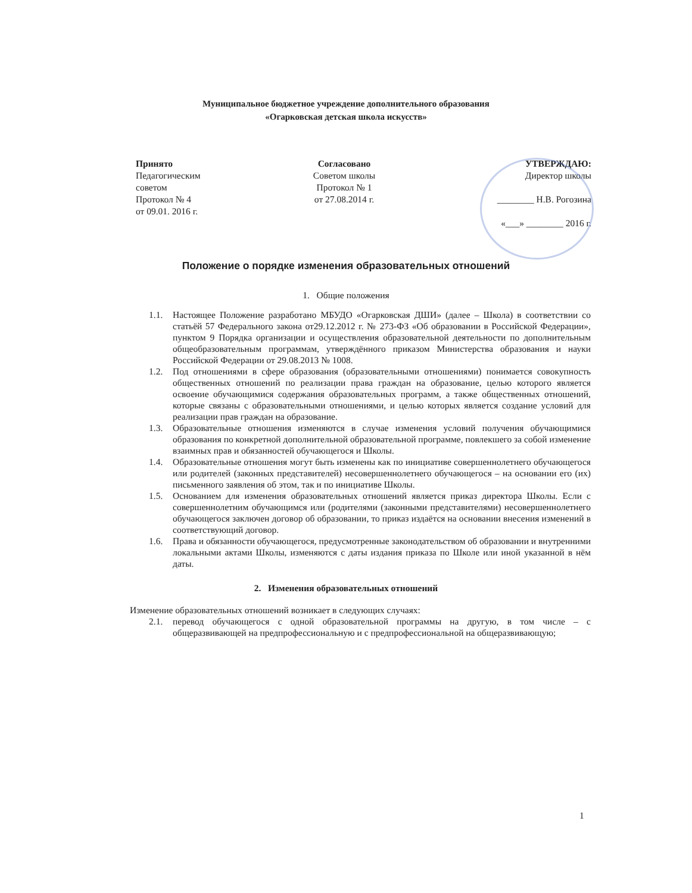Муниципальное бюджетное учреждение дополнительного образования
«Огарковская детская школа искусств»
Принято
Педагогическим
советом
Протокол № 4
от 09.01. 2016 г.
Согласовано
Советом школы
Протокол № 1
от 27.08.2014 г.
УТВЕРЖДАЮ:
Директор школы
________ Н.В. Рогозина
«___» ________ 2016 г.
Положение о порядке изменения образовательных отношений
1. Общие положения
1.1. Настоящее Положение разработано МБУДО «Огарковская ДШИ» (далее – Школа) в соответствии со статьёй 57 Федерального закона от29.12.2012 г. № 273-ФЗ «Об образовании в Российской Федерации», пунктом 9 Порядка организации и осуществления образовательной деятельности по дополнительным общеобразовательным программам, утверждённого приказом Министерства образования и науки Российской Федерации от 29.08.2013 № 1008.
1.2. Под отношениями в сфере образования (образовательными отношениями) понимается совокупность общественных отношений по реализации права граждан на образование, целью которого является освоение обучающимися содержания образовательных программ, а также общественных отношений, которые связаны с образовательными отношениями, и целью которых является создание условий для реализации прав граждан на образование.
1.3. Образовательные отношения изменяются в случае изменения условий получения обучающимися образования по конкретной дополнительной образовательной программе, повлекшего за собой изменение взаимных прав и обязанностей обучающегося и Школы.
1.4. Образовательные отношения могут быть изменены как по инициативе совершеннолетнего обучающегося или родителей (законных представителей) несовершеннолетнего обучающегося – на основании его (их) письменного заявления об этом, так и по инициативе Школы.
1.5. Основанием для изменения образовательных отношений является приказ директора Школы. Если с совершеннолетним обучающимся или (родителями (законными представителями) несовершеннолетнего обучающегося заключен договор об образовании, то приказ издаётся на основании внесения изменений в соответствующий договор.
1.6. Права и обязанности обучающегося, предусмотренные законодательством об образовании и внутренними локальными актами Школы, изменяются с даты издания приказа по Школе или иной указанной в нём даты.
2. Изменения образовательных отношений
Изменение образовательных отношений возникает в следующих случаях:
2.1. перевод обучающегося с одной образовательной программы на другую, в том числе – с общеразвивающей на предпрофессиональную и с предпрофессиональной на общеразвивающую;
1